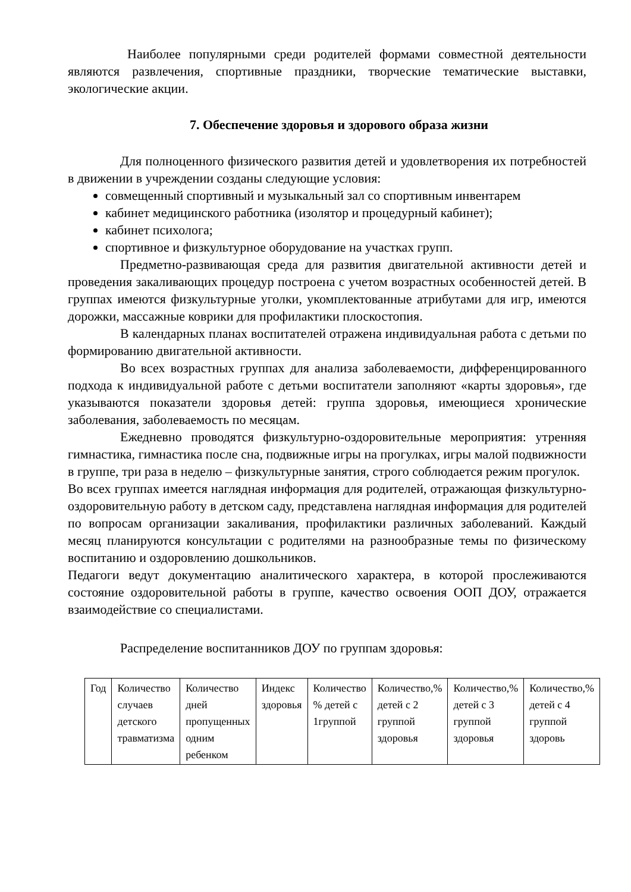Наиболее популярными среди родителей формами совместной деятельности являются развлечения, спортивные праздники, творческие тематические выставки, экологические акции.
7. Обеспечение здоровья и здорового образа жизни
Для полноценного физического развития детей и удовлетворения их потребностей в движении в учреждении созданы следующие условия:
совмещенный спортивный и музыкальный зал со спортивным инвентарем
кабинет медицинского работника (изолятор и процедурный кабинет);
кабинет психолога;
спортивное и физкультурное оборудование на участках групп.
Предметно-развивающая среда для развития двигательной активности детей и проведения закаливающих процедур построена с учетом возрастных особенностей детей. В группах имеются физкультурные уголки, укомплектованные атрибутами для игр, имеются дорожки, массажные коврики для профилактики плоскостопия.
В календарных планах воспитателей отражена индивидуальная работа с детьми по формированию двигательной активности.
Во всех возрастных группах для анализа заболеваемости, дифференцированного подхода к индивидуальной работе с детьми воспитатели заполняют «карты здоровья», где указываются показатели здоровья детей: группа здоровья, имеющиеся хронические заболевания, заболеваемость по месяцам.
Ежедневно проводятся физкультурно-оздоровительные мероприятия: утренняя гимнастика, гимнастика после сна, подвижные игры на прогулках, игры малой подвижности в группе, три раза в неделю – физкультурные занятия, строго соблюдается режим прогулок.
Во всех группах имеется наглядная информация для родителей, отражающая физкультурно-оздоровительную работу в детском саду, представлена наглядная информация для родителей по вопросам организации закаливания, профилактики различных заболеваний. Каждый месяц планируются консультации с родителями на разнообразные темы по физическому воспитанию и оздоровлению дошкольников.
Педагоги ведут документацию аналитического характера, в которой прослеживаются состояние оздоровительной работы в группе, качество освоения ООП ДОУ, отражается взаимодействие со специалистами.
Распределение воспитанников ДОУ по группам здоровья:
| Год | Количество случаев детского травматизма | Количество дней пропущенных одним ребенком | Индекс здоровья | Количество % детей с 1группой | Количество,% детей с 2 группой здоровья | Количество,% детей с 3 группой здоровья | Количество,% детей с 4 группой здоровь |